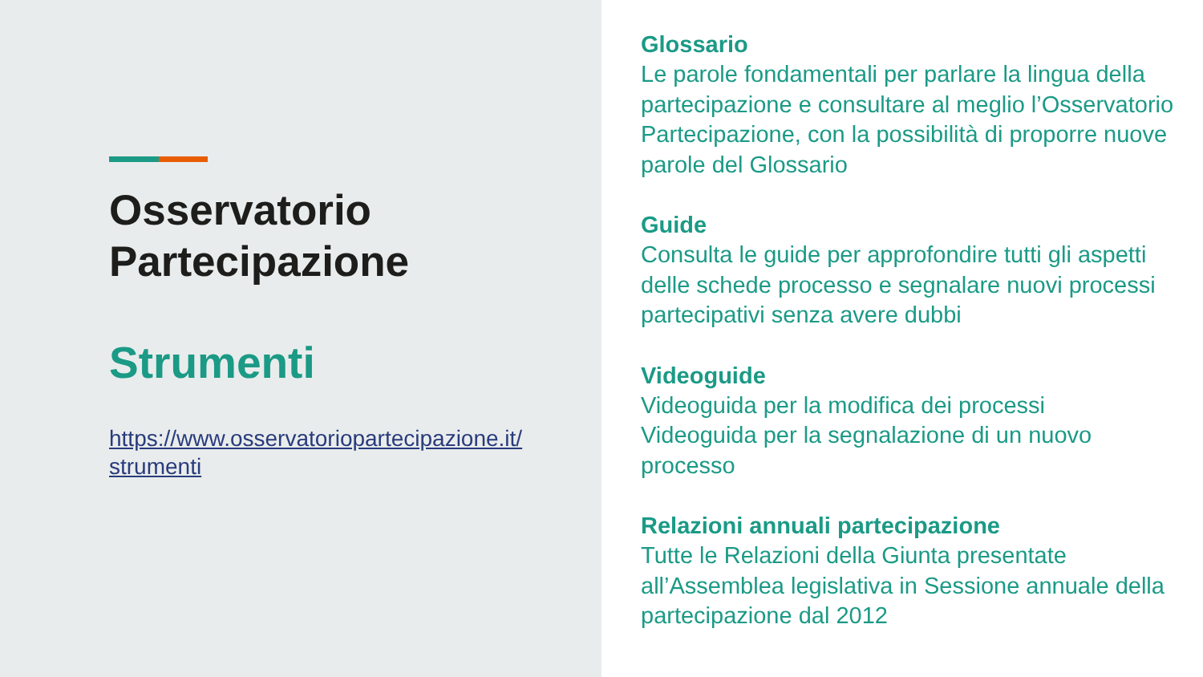Osservatorio
Partecipazione
Strumenti
https://www.osservatoriopartecipazione.it/strumenti
Glossario
Le parole fondamentali per parlare la lingua della partecipazione e consultare al meglio l’Osservatorio Partecipazione, con la possibilità di proporre nuove parole del Glossario
Guide
Consulta le guide per approfondire tutti gli aspetti delle schede processo e segnalare nuovi processi partecipativi senza avere dubbi
Videoguide
Videoguida per la modifica dei processi
Videoguida per la segnalazione di un nuovo processo
Relazioni annuali partecipazione
Tutte le Relazioni della Giunta presentate all’Assemblea legislativa in Sessione annuale della partecipazione dal 2012